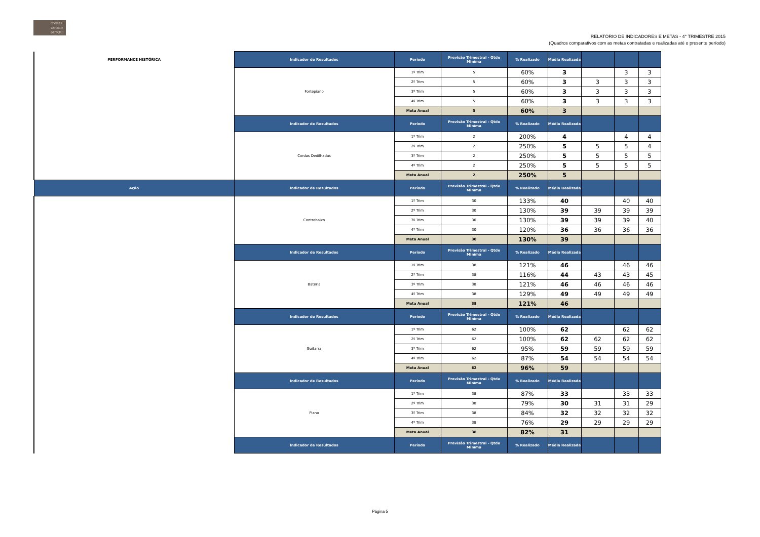CONSER
VATÓRIO
DE TATUÍ
RELATÓRIO DE INDICADORES E METAS - 4° TRIMESTRE 2015
(Quadros comparativos com as metas contratadas e realizadas até o presente período)
| PERFORMANCE HISTÓRICA | Indicador de Resultados | Período | Previsão Trimestral - Qtde Miníma | % Realizado | Média Realizada | | | |
| | Fortepiano | 1º Trim | 5 | 60% | 3 | | 3 | 3 |
| | | 2º Trim | 5 | 60% | 3 | 3 | 3 | 3 |
| | | 3º Trim | 5 | 60% | 3 | 3 | 3 | 3 |
| | | 4º Trim | 5 | 60% | 3 | 3 | 3 | 3 |
| | | Meta Anual | 5 | 60% | 3 | | | |
| | Indicador de Resultados | Período | Previsão Trimestral - Qtde Miníma | % Realizado | Média Realizada | | | |
| | Cordas Dedilhadas | 1º Trim | 2 | 200% | 4 | | 4 | 4 |
| | | 2º Trim | 2 | 250% | 5 | 5 | 5 | 4 |
| | | 3º Trim | 2 | 250% | 5 | 5 | 5 | 5 |
| | | 4º Trim | 2 | 250% | 5 | 5 | 5 | 5 |
| | | Meta Anual | 2 | 250% | 5 | | | |
| Ação | Indicador de Resultados | Período | Previsão Trimestral - Qtde Miníma | % Realizado | Média Realizada | | | |
| | Contrabaixo | 1º Trim | 30 | 133% | 40 | | 40 | 40 |
| | | 2º Trim | 30 | 130% | 39 | 39 | 39 | 39 |
| | | 3º Trim | 30 | 130% | 39 | 39 | 39 | 40 |
| | | 4º Trim | 30 | 120% | 36 | 36 | 36 | 36 |
| | | Meta Anual | 30 | 130% | 39 | | | |
| | Indicador de Resultados | Período | Previsão Trimestral - Qtde Miníma | % Realizado | Média Realizada | | | |
| | Bateria | 1º Trim | 38 | 121% | 46 | | 46 | 46 |
| | | 2º Trim | 38 | 116% | 44 | 43 | 43 | 45 |
| | | 3º Trim | 38 | 121% | 46 | 46 | 46 | 46 |
| | | 4º Trim | 38 | 129% | 49 | 49 | 49 | 49 |
| | | Meta Anual | 38 | 121% | 46 | | | |
| | Indicador de Resultados | Período | Previsão Trimestral - Qtde Miníma | % Realizado | Média Realizada | | | |
| | Guitarra | 1º Trim | 62 | 100% | 62 | | 62 | 62 |
| | | 2º Trim | 62 | 100% | 62 | 62 | 62 | 62 |
| | | 3º Trim | 62 | 95% | 59 | 59 | 59 | 59 |
| | | 4º Trim | 62 | 87% | 54 | 54 | 54 | 54 |
| | | Meta Anual | 62 | 96% | 59 | | | |
| | Indicador de Resultados | Período | Previsão Trimestral - Qtde Miníma | % Realizado | Média Realizada | | | |
| | Piano | 1º Trim | 38 | 87% | 33 | | 33 | 33 |
| | | 2º Trim | 38 | 79% | 30 | 31 | 31 | 29 |
| | | 3º Trim | 38 | 84% | 32 | 32 | 32 | 32 |
| | | 4º Trim | 38 | 76% | 29 | 29 | 29 | 29 |
| | | Meta Anual | 38 | 82% | 31 | | | |
| | Indicador de Resultados | Período | Previsão Trimestral - Qtde Miníma | % Realizado | Média Realizada | | | |
Página 5